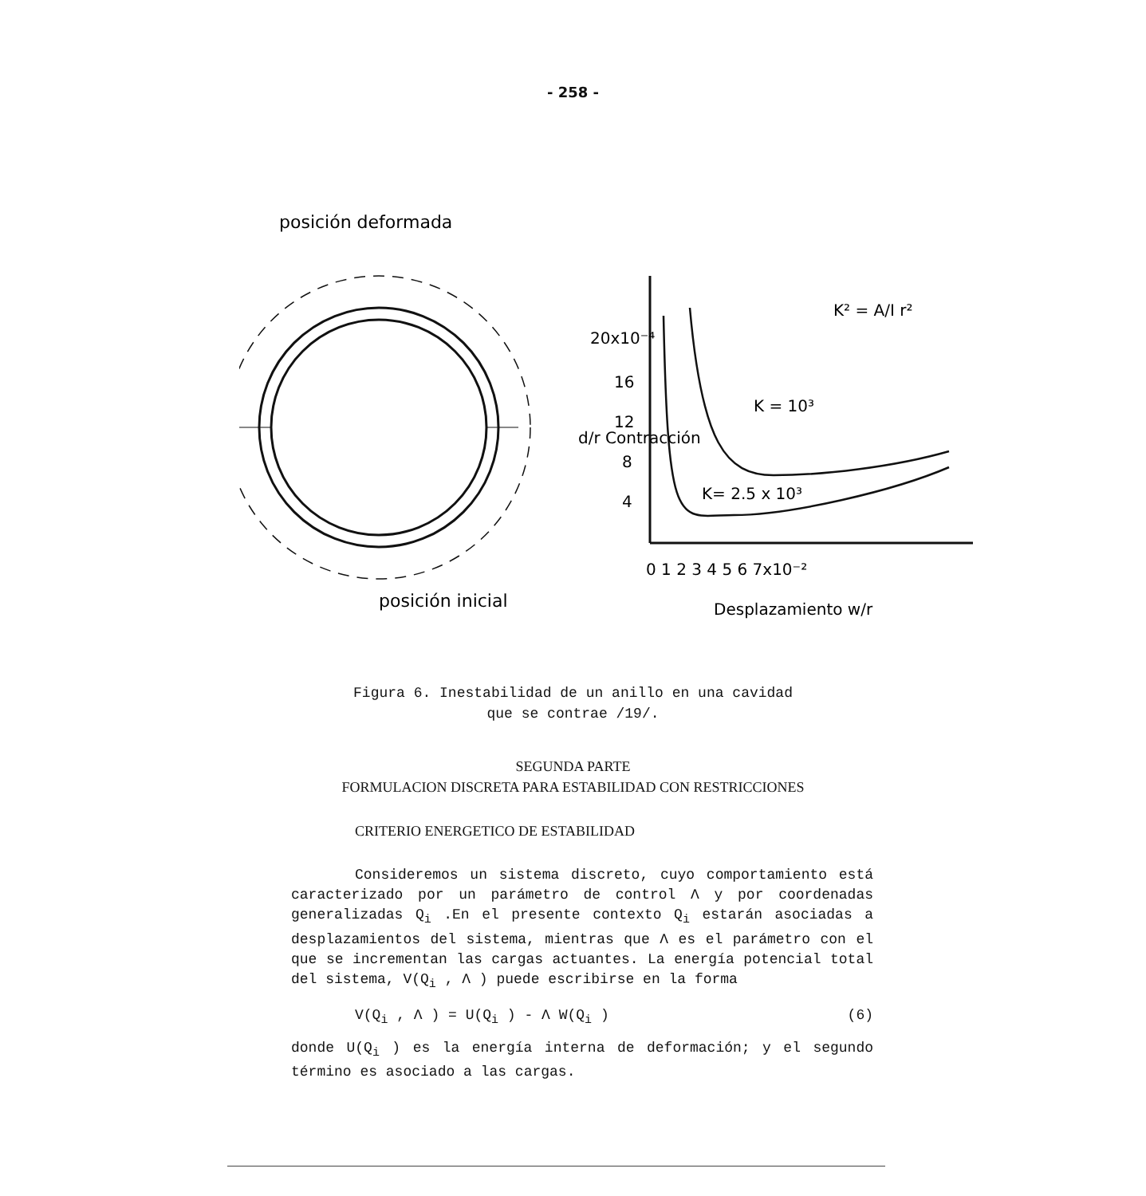- 258 -
posición deformada
posición inicial
20x10⁻⁴
16
12
8
4
d/r Contracción
K = 10³
K= 2.5 x 10³
K² = A/I r²
0 1 2 3 4 5 6 7x10⁻²
Desplazamiento w/r
Figura 6. Inestabilidad de un anillo en una cavidad
que se contrae /19/.
SEGUNDA PARTE
FORMULACION DISCRETA PARA ESTABILIDAD CON RESTRICCIONES
CRITERIO ENERGETICO DE ESTABILIDAD
Consideremos un sistema discreto, cuyo comportamiento está caracterizado por un parámetro de control Λ y por coordenadas generalizadas Q<sub>i</sub> .En el presente contexto Q<sub>i</sub> estarán asociadas a desplazamientos del sistema, mientras que Λ es el parámetro con el que se incrementan las cargas actuantes. La energía potencial total del sistema, V(Q<sub>i</sub> , Λ ) puede escribirse en la forma
V(Q<sub>i</sub> , Λ ) = U(Q<sub>i</sub> ) - Λ W(Q<sub>i</sub> ) (6)
donde U(Q<sub>i</sub> ) es la energía interna de deformación; y el segundo término es asociado a las cargas.